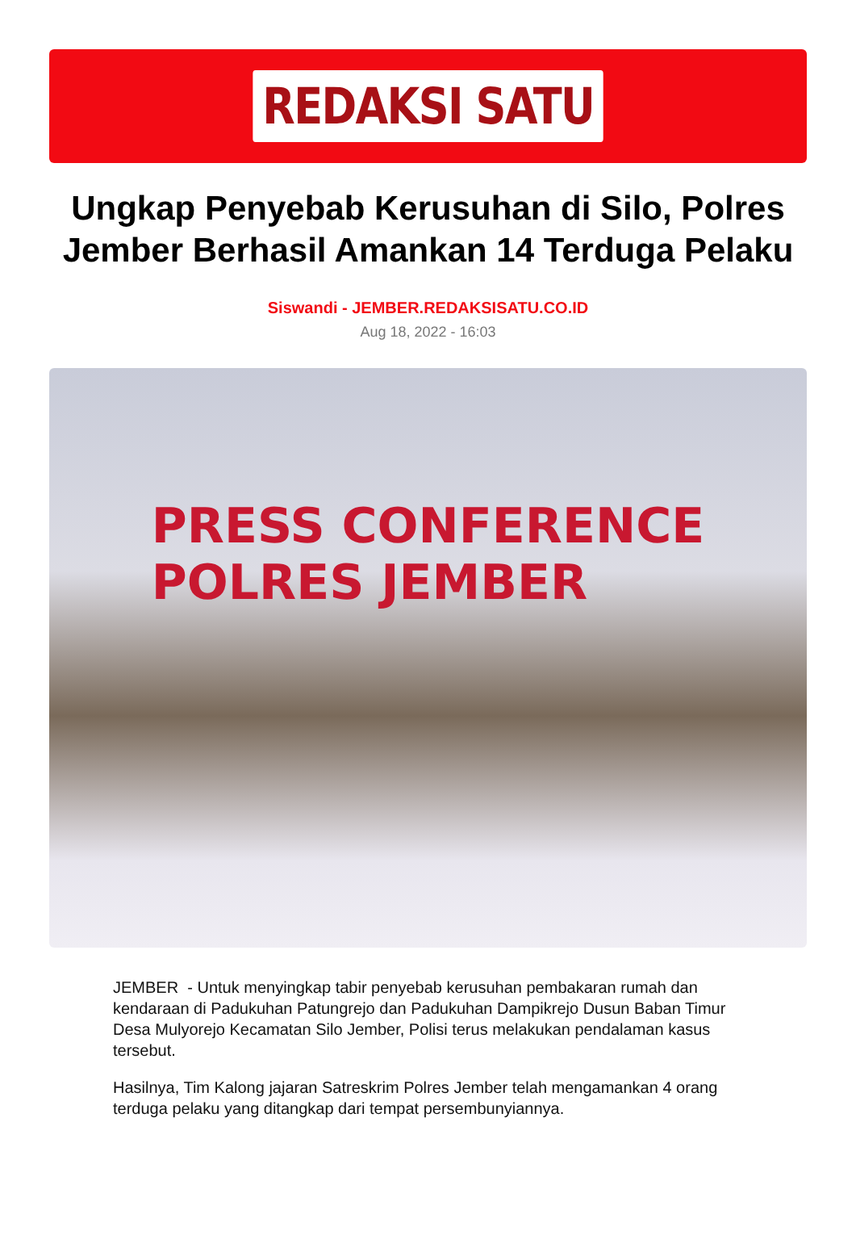REDAKSI SATU
Ungkap Penyebab Kerusuhan di Silo, Polres Jember Berhasil Amankan 14 Terduga Pelaku
Siswandi - JEMBER.REDAKSISATU.CO.ID
Aug 18, 2022 - 16:03
PRESS CONFERENCE
POLRES JEMBER
JEMBER - Untuk menyingkap tabir penyebab kerusuhan pembakaran rumah dan kendaraan di Padukuhan Patungrejo dan Padukuhan Dampikrejo Dusun Baban Timur Desa Mulyorejo Kecamatan Silo Jember, Polisi terus melakukan pendalaman kasus tersebut.
Hasilnya, Tim Kalong jajaran Satreskrim Polres Jember telah mengamankan 4 orang terduga pelaku yang ditangkap dari tempat persembunyiannya.